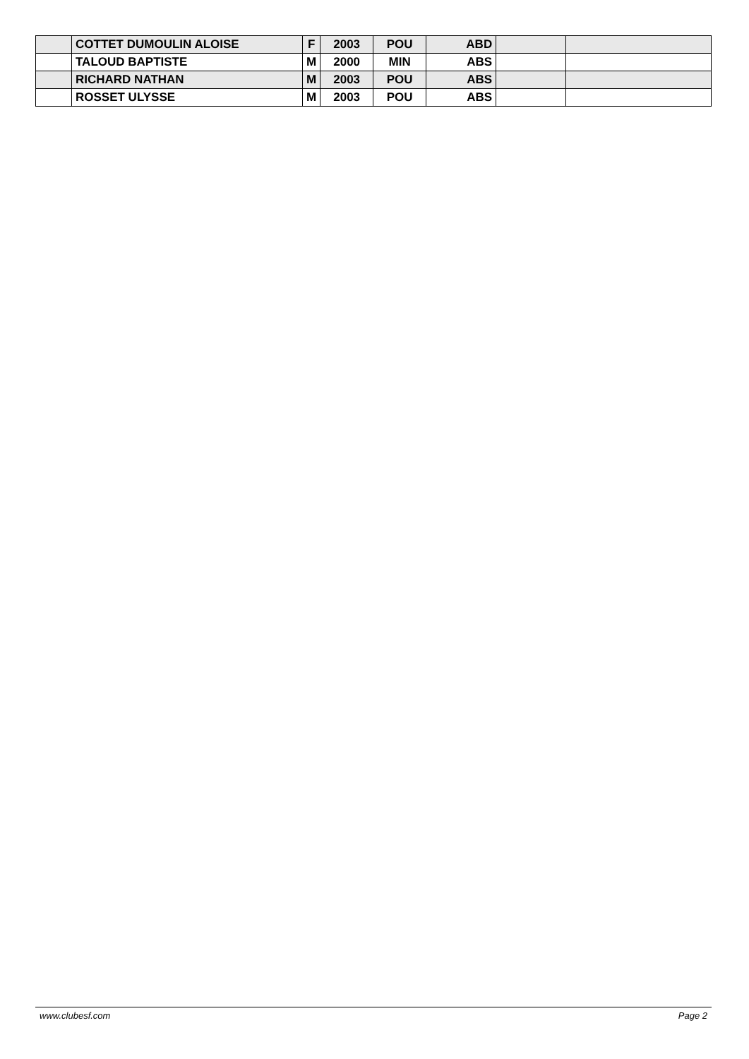| | COTTET DUMOULIN ALOISE | F | 2003 | POU | ABD | | |
| | TALOUD BAPTISTE | M | 2000 | MIN | ABS | | |
| | RICHARD NATHAN | M | 2003 | POU | ABS | | |
| | ROSSET ULYSSE | M | 2003 | POU | ABS | | |
www.clubesf.com Page 2